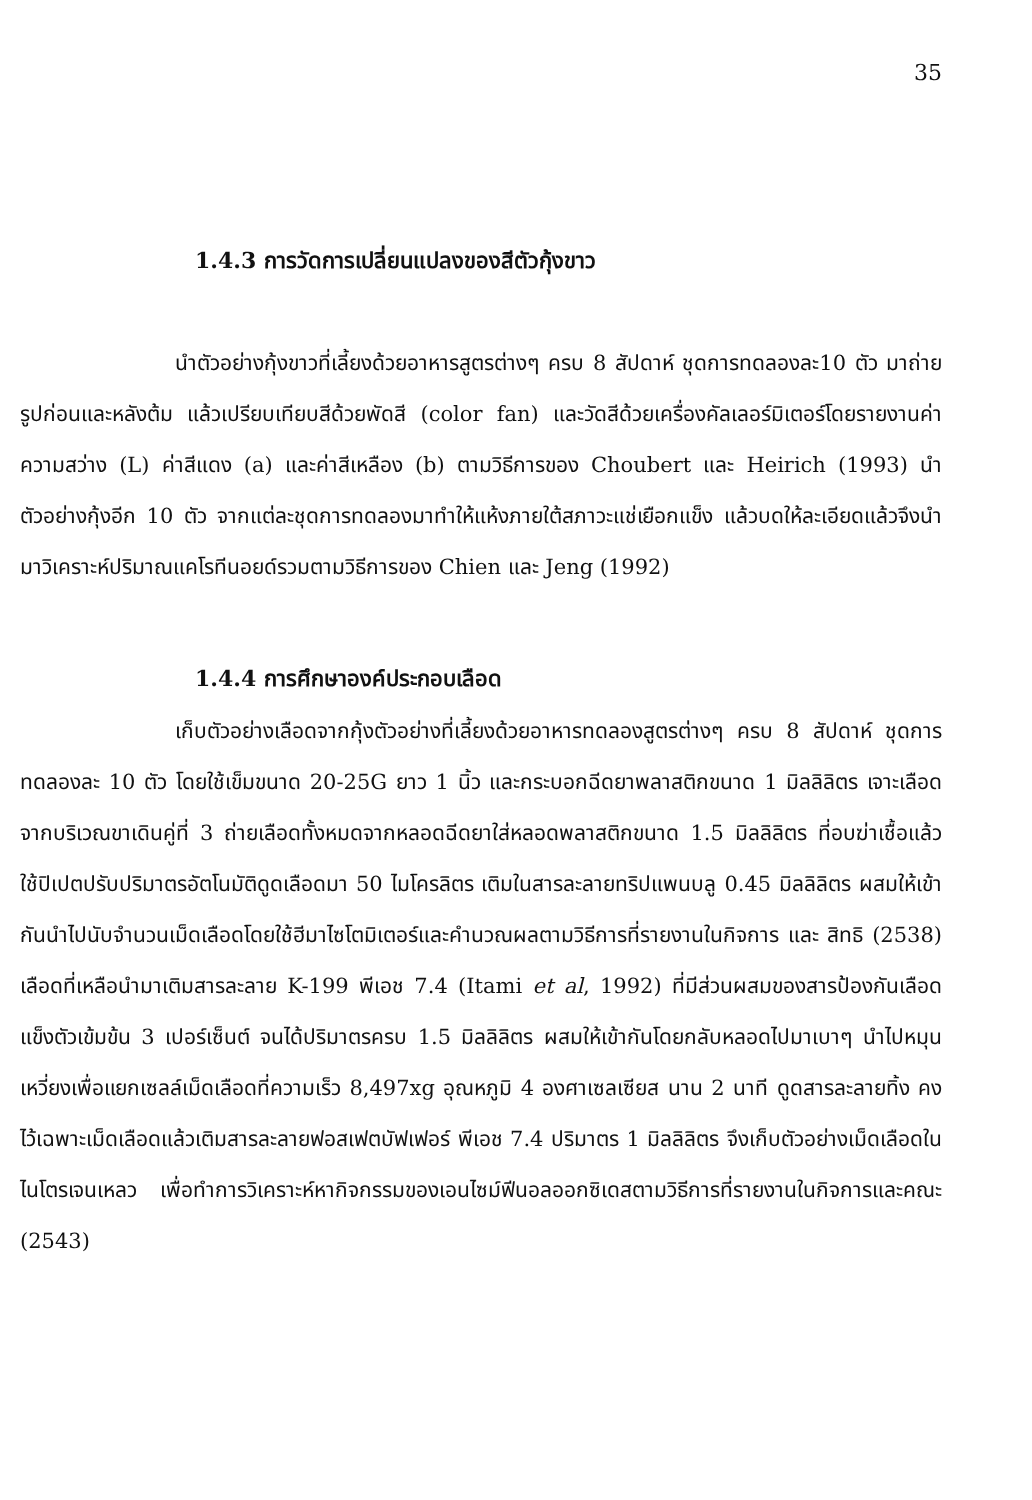35
1.4.3 การวัดการเปลี่ยนแปลงของสีตัวกุ้งขาว
นำตัวอย่างกุ้งขาวที่เลี้ยงด้วยอาหารสูตรต่างๆ ครบ 8 สัปดาห์ ชุดการทดลองละ10 ตัว มาถ่ายรูปก่อนและหลังต้ม แล้วเปรียบเทียบสีด้วยพัดสี (color fan) และวัดสีด้วยเครื่องคัลเลอร์มิเตอร์โดยรายงานค่าความสว่าง (L) ค่าสีแดง (a) และค่าสีเหลือง (b) ตามวิธีการของ Choubert และ Heirich (1993) นำตัวอย่างกุ้งอีก 10 ตัว จากแต่ละชุดการทดลองมาทำให้แห้งภายใต้สภาวะแช่เยือกแข็ง แล้วบดให้ละเอียดแล้วจึงนำมาวิเคราะห์ปริมาณแคโรทีนอยด์รวมตามวิธีการของ Chien และ Jeng (1992)
1.4.4 การศึกษาองค์ประกอบเลือด
เก็บตัวอย่างเลือดจากกุ้งตัวอย่างที่เลี้ยงด้วยอาหารทดลองสูตรต่างๆ ครบ 8 สัปดาห์ ชุดการทดลองละ 10 ตัว โดยใช้เข็มขนาด 20-25G ยาว 1 นิ้ว และกระบอกฉีดยาพลาสติกขนาด 1 มิลลิลิตร เจาะเลือดจากบริเวณขาเดินคู่ที่ 3 ถ่ายเลือดทั้งหมดจากหลอดฉีดยาใส่หลอดพลาสติกขนาด 1.5 มิลลิลิตร ที่อบฆ่าเชื้อแล้ว ใช้ปิเปตปรับปริมาตรอัตโนมัติดูดเลือดมา 50 ไมโครลิตร เติมในสารละลายทริปแพนบลู 0.45 มิลลิลิตร ผสมให้เข้ากันนำไปนับจำนวนเม็ดเลือดโดยใช้ฮีมาไซโตมิเตอร์และคำนวณผลตามวิธีการที่รายงานในกิจการ และ สิทธิ (2538) เลือดที่เหลือนำมาเติมสารละลาย K-199 พีเอช 7.4 (Itami et al, 1992) ที่มีส่วนผสมของสารป้องกันเลือดแข็งตัวเข้มข้น 3 เปอร์เซ็นต์ จนได้ปริมาตรครบ 1.5 มิลลิลิตร ผสมให้เข้ากันโดยกลับหลอดไปมาเบาๆ นำไปหมุนเหวี่ยงเพื่อแยกเซลล์เม็ดเลือดที่ความเร็ว 8,497xg อุณหภูมิ 4 องศาเซลเซียส นาน 2 นาที ดูดสารละลายทิ้ง คงไว้เฉพาะเม็ดเลือดแล้วเติมสารละลายฟอสเฟตบัฟเฟอร์ พีเอช 7.4 ปริมาตร 1 มิลลิลิตร จึงเก็บตัวอย่างเม็ดเลือดในไนโตรเจนเหลว เพื่อทำการวิเคราะห์หากิจกรรมของเอนไซม์ฟีนอลออกซิเดสตามวิธีการที่รายงานในกิจการและคณะ (2543)